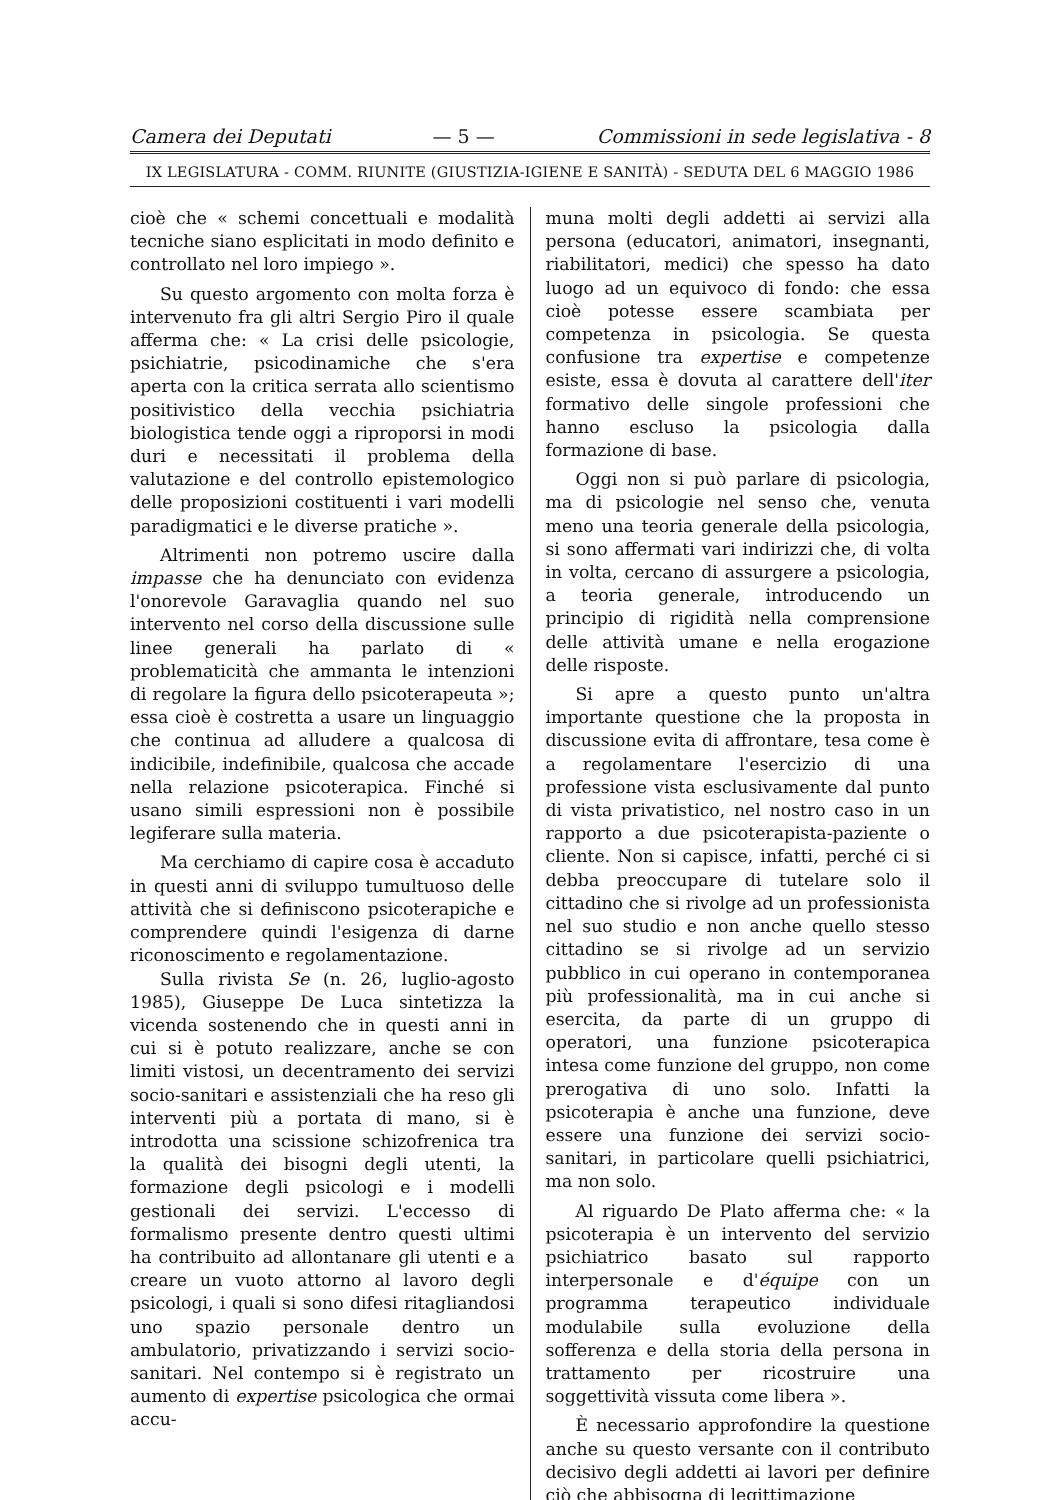Camera dei Deputati — 5 — Commissioni in sede legislativa - 8
IX LEGISLATURA - COMM. RIUNITE (GIUSTIZIA-IGIENE E SANITÀ) - SEDUTA DEL 6 MAGGIO 1986
cioè che « schemi concettuali e modalità tecniche siano esplicitati in modo definito e controllato nel loro impiego ».
Su questo argomento con molta forza è intervenuto fra gli altri Sergio Piro il quale afferma che: « La crisi delle psicologie, psichiatrie, psicodinamiche che s'era aperta con la critica serrata allo scientismo positivistico della vecchia psichiatria biologistica tende oggi a riproporsi in modi duri e necessitati il problema della valutazione e del controllo epistemologico delle proposizioni costituenti i vari modelli paradigmatici e le diverse pratiche ».
Altrimenti non potremo uscire dalla impasse che ha denunciato con evidenza l'onorevole Garavaglia quando nel suo intervento nel corso della discussione sulle linee generali ha parlato di « problematicità che ammanta le intenzioni di regolare la figura dello psicoterapeuta »; essa cioè è costretta a usare un linguaggio che continua ad alludere a qualcosa di indicibile, indefinibile, qualcosa che accade nella relazione psicoterapica. Finché si usano simili espressioni non è possibile legiferare sulla materia.
Ma cerchiamo di capire cosa è accaduto in questi anni di sviluppo tumultuoso delle attività che si definiscono psicoterapiche e comprendere quindi l'esigenza di darne riconoscimento e regolamentazione.
Sulla rivista Se (n. 26, luglio-agosto 1985), Giuseppe De Luca sintetizza la vicenda sostenendo che in questi anni in cui si è potuto realizzare, anche se con limiti vistosi, un decentramento dei servizi socio-sanitari e assistenziali che ha reso gli interventi più a portata di mano, si è introdotta una scissione schizofrenica tra la qualità dei bisogni degli utenti, la formazione degli psicologi e i modelli gestionali dei servizi. L'eccesso di formalismo presente dentro questi ultimi ha contribuito ad allontanare gli utenti e a creare un vuoto attorno al lavoro degli psicologi, i quali si sono difesi ritagliandosi uno spazio personale dentro un ambulatorio, privatizzando i servizi socio-sanitari. Nel contempo si è registrato un aumento di expertise psicologica che ormai accu-
muna molti degli addetti ai servizi alla persona (educatori, animatori, insegnanti, riabilitatori, medici) che spesso ha dato luogo ad un equivoco di fondo: che essa cioè potesse essere scambiata per competenza in psicologia. Se questa confusione tra expertise e competenze esiste, essa è dovuta al carattere dell'iter formativo delle singole professioni che hanno escluso la psicologia dalla formazione di base.
Oggi non si può parlare di psicologia, ma di psicologie nel senso che, venuta meno una teoria generale della psicologia, si sono affermati vari indirizzi che, di volta in volta, cercano di assurgere a psicologia, a teoria generale, introducendo un principio di rigidità nella comprensione delle attività umane e nella erogazione delle risposte.
Si apre a questo punto un'altra importante questione che la proposta in discussione evita di affrontare, tesa come è a regolamentare l'esercizio di una professione vista esclusivamente dal punto di vista privatistico, nel nostro caso in un rapporto a due psicoterapista-paziente o cliente. Non si capisce, infatti, perché ci si debba preoccupare di tutelare solo il cittadino che si rivolge ad un professionista nel suo studio e non anche quello stesso cittadino se si rivolge ad un servizio pubblico in cui operano in contemporanea più professionalità, ma in cui anche si esercita, da parte di un gruppo di operatori, una funzione psicoterapica intesa come funzione del gruppo, non come prerogativa di uno solo. Infatti la psicoterapia è anche una funzione, deve essere una funzione dei servizi socio-sanitari, in particolare quelli psichiatrici, ma non solo.
Al riguardo De Plato afferma che: « la psicoterapia è un intervento del servizio psichiatrico basato sul rapporto interpersonale e d'équipe con un programma terapeutico individuale modulabile sulla evoluzione della sofferenza e della storia della persona in trattamento per ricostruire una soggettività vissuta come libera ».
È necessario approfondire la questione anche su questo versante con il contributo decisivo degli addetti ai lavori per definire ciò che abbisogna di legittimazione